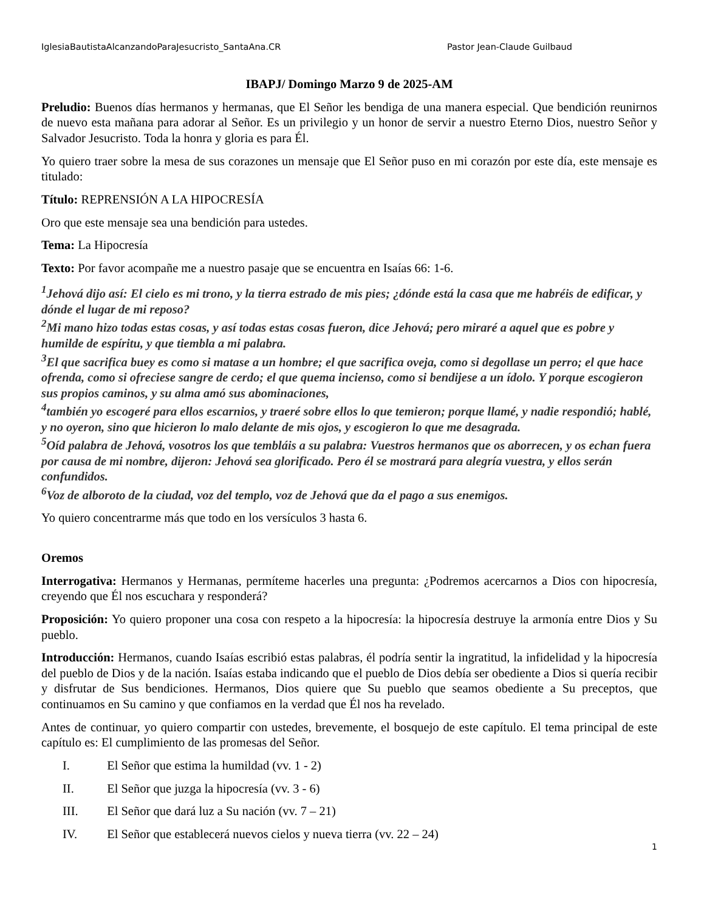IglesiaBautistaAlcanzandoParaJesucristo_SantaAna.CR Pastor Jean-Claude Guilbaud
IBAPJ/ Domingo Marzo 9 de 2025-AM
Preludio: Buenos días hermanos y hermanas, que El Señor les bendiga de una manera especial. Que bendición reunirnos de nuevo esta mañana para adorar al Señor. Es un privilegio y un honor de servir a nuestro Eterno Dios, nuestro Señor y Salvador Jesucristo. Toda la honra y gloria es para Él.
Yo quiero traer sobre la mesa de sus corazones un mensaje que El Señor puso en mi corazón por este día, este mensaje es titulado:
Título: REPRENSIÓN A LA HIPOCRESÍA
Oro que este mensaje sea una bendición para ustedes.
Tema: La Hipocresía
Texto: Por favor acompañe me a nuestro pasaje que se encuentra en Isaías 66: 1-6.
<sup>1</sup> Jehová dijo así: El cielo es mi trono, y la tierra estrado de mis pies; ¿dónde está la casa que me habréis de edificar, y dónde el lugar de mi reposo?
<sup>2</sup> Mi mano hizo todas estas cosas, y así todas estas cosas fueron, dice Jehová; pero miraré a aquel que es pobre y humilde de espíritu, y que tiembla a mi palabra.
<sup>3</sup> El que sacrifica buey es como si matase a un hombre; el que sacrifica oveja, como si degollase un perro; el que hace ofrenda, como si ofreciese sangre de cerdo; el que quema incienso, como si bendijese a un ídolo. Y porque escogieron sus propios caminos, y su alma amó sus abominaciones,
<sup>4</sup> también yo escogeré para ellos escarnios, y traeré sobre ellos lo que temieron; porque llamé, y nadie respondió; hablé, y no oyeron, sino que hicieron lo malo delante de mis ojos, y escogieron lo que me desagrada.
<sup>5</sup> Oíd palabra de Jehová, vosotros los que tembláis a su palabra: Vuestros hermanos que os aborrecen, y os echan fuera por causa de mi nombre, dijeron: Jehová sea glorificado. Pero él se mostrará para alegría vuestra, y ellos serán confundidos.
<sup>6</sup> Voz de alboroto de la ciudad, voz del templo, voz de Jehová que da el pago a sus enemigos.
Yo quiero concentrarme más que todo en los versículos 3 hasta 6.
Oremos
Interrogativa: Hermanos y Hermanas, permíteme hacerles una pregunta: ¿Podremos acercarnos a Dios con hipocresía, creyendo que Él nos escuchara y responderá?
Proposición: Yo quiero proponer una cosa con respeto a la hipocresía: la hipocresía destruye la armonía entre Dios y Su pueblo.
Introducción: Hermanos, cuando Isaías escribió estas palabras, él podría sentir la ingratitud, la infidelidad y la hipocresía del pueblo de Dios y de la nación. Isaías estaba indicando que el pueblo de Dios debía ser obediente a Dios si quería recibir y disfrutar de Sus bendiciones. Hermanos, Dios quiere que Su pueblo que seamos obediente a Su preceptos, que continuamos en Su camino y que confiamos en la verdad que Él nos ha revelado.
Antes de continuar, yo quiero compartir con ustedes, brevemente, el bosquejo de este capítulo. El tema principal de este capítulo es: El cumplimiento de las promesas del Señor.
I. El Señor que estima la humildad (vv. 1 - 2)
II. El Señor que juzga la hipocresía (vv. 3 - 6)
III. El Señor que dará luz a Su nación (vv. 7 – 21)
IV. El Señor que establecerá nuevos cielos y nueva tierra (vv. 22 – 24)
1